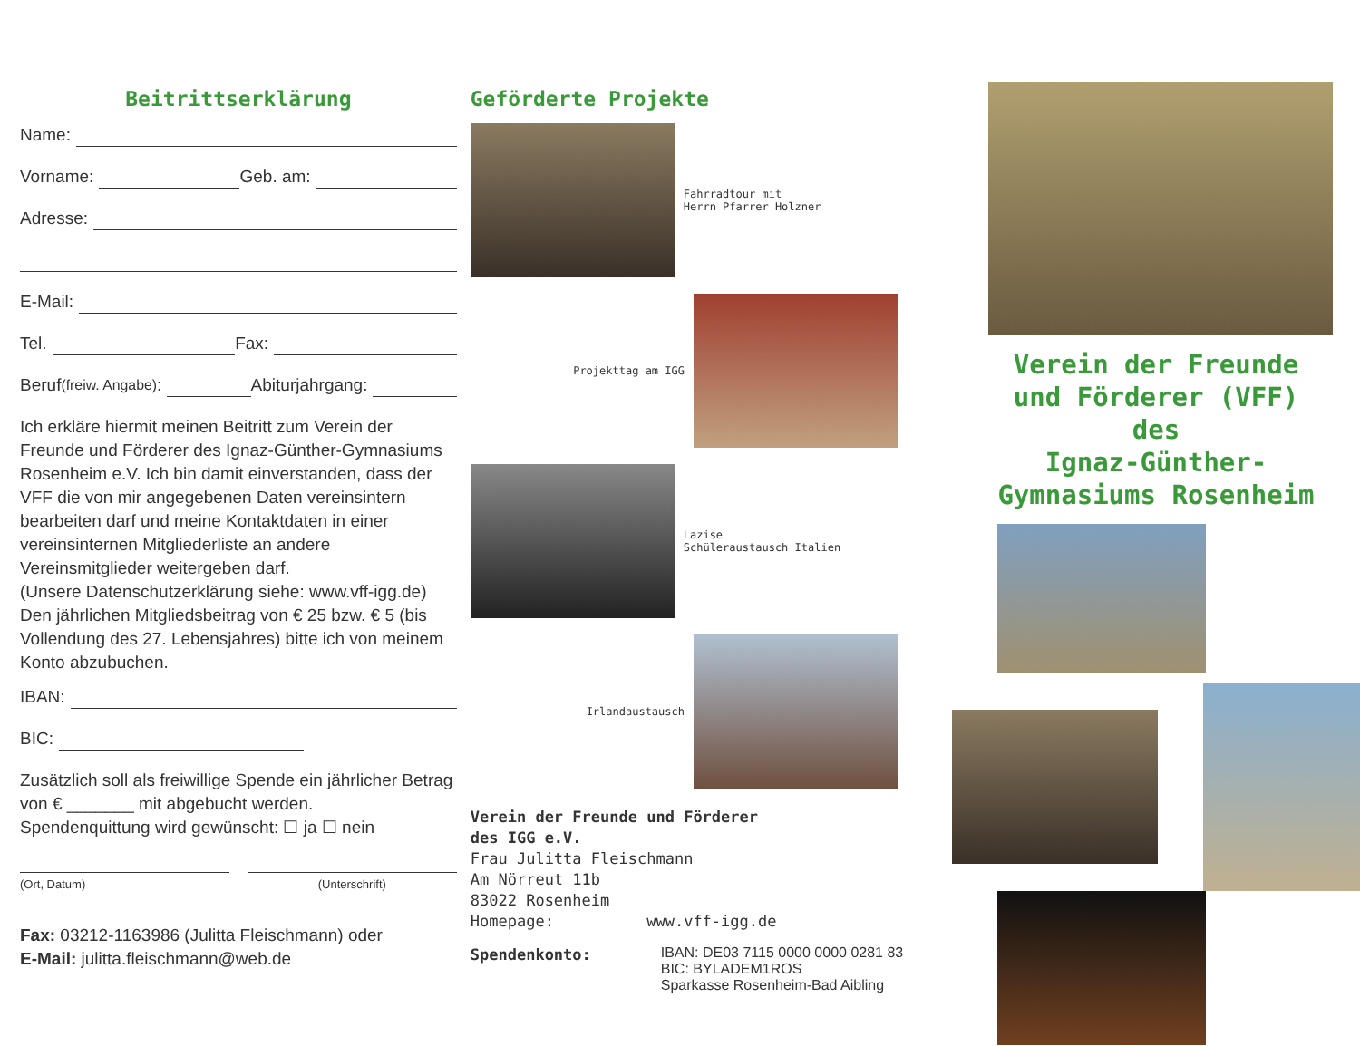Beitrittserklärung
Name:
Vorname: Geb. am:
Adresse:
E-Mail:
Tel. Fax:
Beruf (freiw. Angabe): Abiturjahrgang:
Ich erkläre hiermit meinen Beitritt zum Verein der Freunde und Förderer des Ignaz-Günther-Gymnasiums Rosenheim e.V. Ich bin damit einverstanden, dass der VFF die von mir angegebenen Daten vereinsintern bearbeiten darf und meine Kontaktdaten in einer vereinsinternen Mitgliederliste an andere Vereinsmitglieder weitergeben darf.
(Unsere Datenschutzerklärung siehe: www.vff-igg.de)
Den jährlichen Mitgliedsbeitrag von € 25 bzw. € 5 (bis Vollendung des 27. Lebensjahres) bitte ich von meinem Konto abzubuchen.
IBAN:
BIC:
Zusätzlich soll als freiwillige Spende ein jährlicher Betrag von € _______ mit abgebucht werden.
Spendenquittung wird gewünscht: ☐ ja ☐ nein
(Ort, Datum) (Unterschrift)
Fax: 03212-1163986 (Julitta Fleischmann) oder
E-Mail: julitta.fleischmann@web.de
Geförderte Projekte
Fahrradtour mit
Herrn Pfarrer Holzner
Projekttag am IGG
Lazise
Schüleraustausch Italien
Irlandaustausch
Verein der Freunde und Förderer
des IGG e.V.
Frau Julitta Fleischmann
Am Nörreut 11b
83022 Rosenheim
Homepage: www.vff-igg.de
Spendenkonto:
IBAN: DE03 7115 0000 0000 0281 83
BIC: BYLADEM1ROS
Sparkasse Rosenheim-Bad Aibling
Verein der Freunde
und Förderer (VFF)
des
Ignaz-Günther-
Gymnasiums Rosenheim